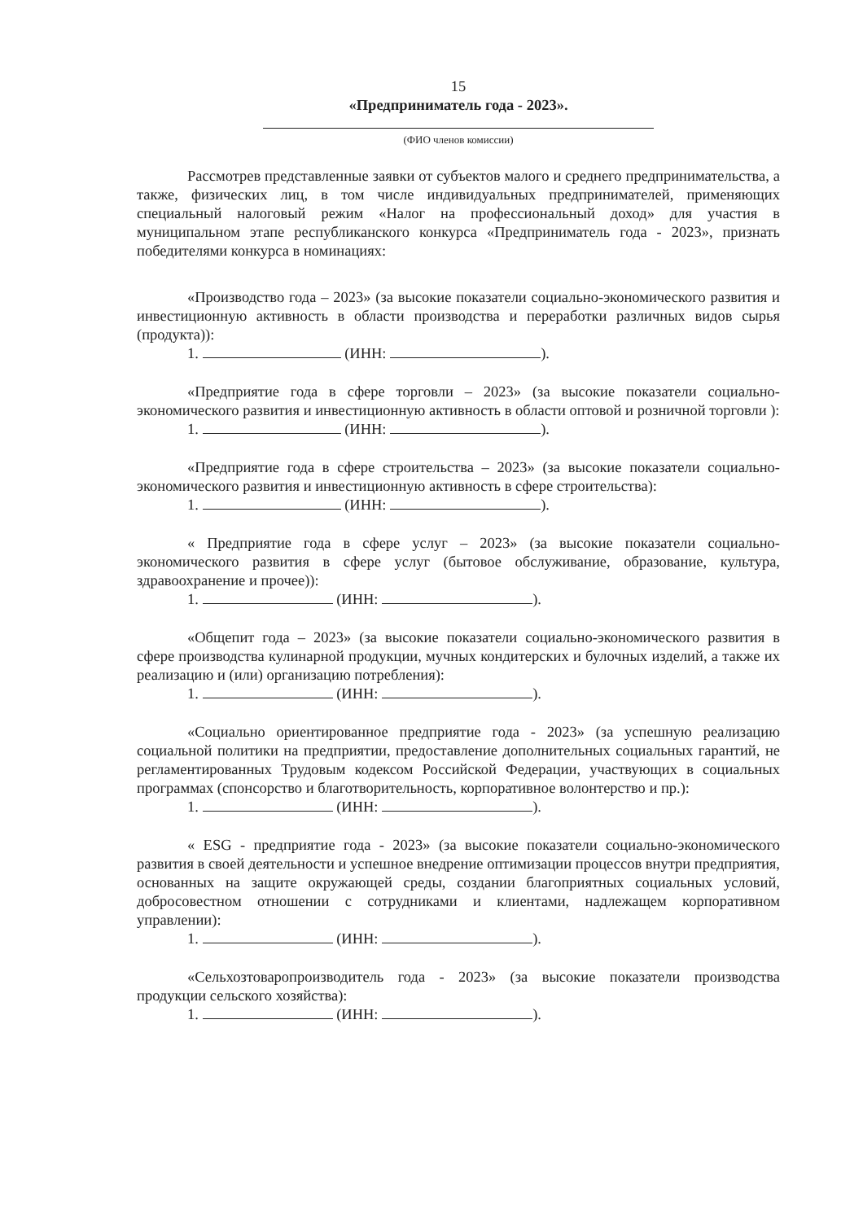15
«Предприниматель года - 2023».
(ФИО членов комиссии)
Рассмотрев представленные заявки от субъектов малого и среднего предпринимательства, а также, физических лиц, в том числе индивидуальных предпринимателей, применяющих специальный налоговый режим «Налог на профессиональный доход» для участия в муниципальном этапе республиканского конкурса «Предприниматель года - 2023», признать победителями конкурса в номинациях:
«Производство года – 2023» (за высокие показатели социально-экономического развития и инвестиционную активность в области производства и переработки различных видов сырья (продукта)):
1. (ИНН: ).
«Предприятие года в сфере торговли – 2023» (за высокие показатели социально-экономического развития и инвестиционную активность в области оптовой и розничной торговли ):
1. (ИНН: ).
«Предприятие года в сфере строительства – 2023» (за высокие показатели социально-экономического развития и инвестиционную активность в сфере строительства):
1. (ИНН: ).
« Предприятие года в сфере услуг – 2023» (за высокие показатели социально-экономического развития в сфере услуг (бытовое обслуживание, образование, культура, здравоохранение и прочее)):
1. (ИНН: ).
«Общепит года – 2023» (за высокие показатели социально-экономического развития в сфере производства кулинарной продукции, мучных кондитерских и булочных изделий, а также их реализацию и (или) организацию потребления):
1. (ИНН: ).
«Социально ориентированное предприятие года - 2023» (за успешную реализацию социальной политики на предприятии, предоставление дополнительных социальных гарантий, не регламентированных Трудовым кодексом Российской Федерации, участвующих в социальных программах (спонсорство и благотворительность, корпоративное волонтерство и пр.):
1. (ИНН: ).
« ESG - предприятие года - 2023» (за высокие показатели социально-экономического развития в своей деятельности и успешное внедрение оптимизации процессов внутри предприятия, основанных на защите окружающей среды, создании благоприятных социальных условий, добросовестном отношении с сотрудниками и клиентами, надлежащем корпоративном управлении):
1. (ИНН: ).
«Сельхозтоваропроизводитель года - 2023» (за высокие показатели производства продукции сельского хозяйства):
1. (ИНН: ).